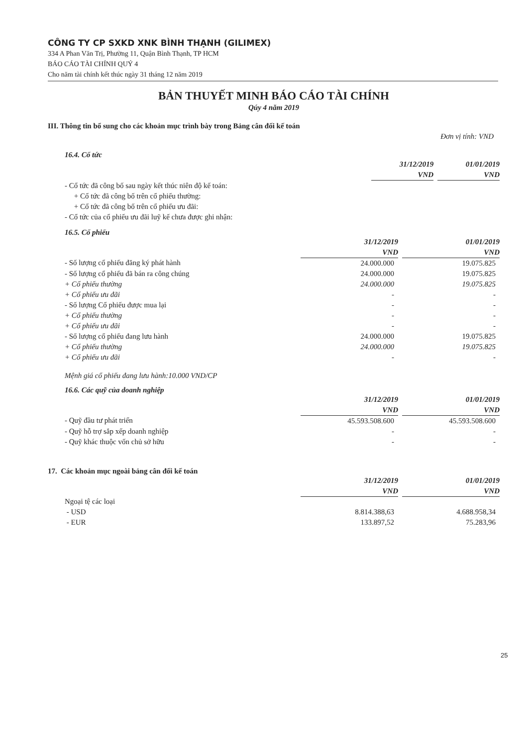CÔNG TY CP SXKD XNK BÌNH THẠNH (GILIMEX)
334 A Phan Văn Trị, Phường 11, Quận Bình Thạnh, TP HCM
BÁO CÁO TÀI CHÍNH QUÝ 4
Cho năm tài chính kết thúc ngày 31 tháng 12 năm 2019
BẢN THUYẾT MINH BÁO CÁO TÀI CHÍNH
Qúy 4 năm 2019
III. Thông tin bổ sung cho các khoản mục trình bày trong Bảng cân đối kế toán
Đơn vị tính: VND
16.4. Cổ tức
| | 31/12/2019 | | 01/01/2019 |
| | VND | | VND |
| - Cổ tức đã công bố sau ngày kết thúc niên độ kế toán: | | | |
| + Cổ tức đã công bố trên cổ phiếu thường: | | | |
| + Cổ tức đã công bố trên cổ phiếu ưu đãi: | | | |
| - Cổ tức của cổ phiếu ưu đãi luỹ kế chưa được ghi nhận: | | | |
16.5. Cổ phiếu
| | 31/12/2019 | | 01/01/2019 |
| | VND | | VND |
| - Số lượng cổ phiếu đăng ký phát hành | 24.000.000 | | 19.075.825 |
| - Số lượng cổ phiếu đã bán ra công chúng | 24.000.000 | | 19.075.825 |
| + Cổ phiếu thường | 24.000.000 | | 19.075.825 |
| + Cổ phiếu ưu đãi | - | | - |
| - Số lượng Cổ phiếu được mua lại | - | | - |
| + Cổ phiếu thường | - | | - |
| + Cổ phiếu ưu đãi | - | | - |
| - Số lượng cổ phiếu đang lưu hành | 24.000.000 | | 19.075.825 |
| + Cổ phiếu thường | 24.000.000 | | 19.075.825 |
| + Cổ phiếu ưu đãi | - | | - |
Mệnh giá cổ phiếu đang lưu hành:10.000 VND/CP
16.6. Các quỹ của doanh nghiệp
| | 31/12/2019 | | 01/01/2019 |
| | VND | | VND |
| - Quỹ đầu tư phát triển | 45.593.508.600 | | 45.593.508.600 |
| - Quỹ hỗ trợ sắp xếp doanh nghiệp | - | | - |
| - Quỹ khác thuộc vốn chủ sở hữu | - | | - |
17. Các khoản mục ngoài bảng cân đối kế toán
| | 31/12/2019 | | 01/01/2019 |
| | VND | | VND |
| Ngoại tệ các loại | | | |
| - USD | 8.814.388,63 | | 4.688.958,34 |
| - EUR | 133.897,52 | | 75.283,96 |
25